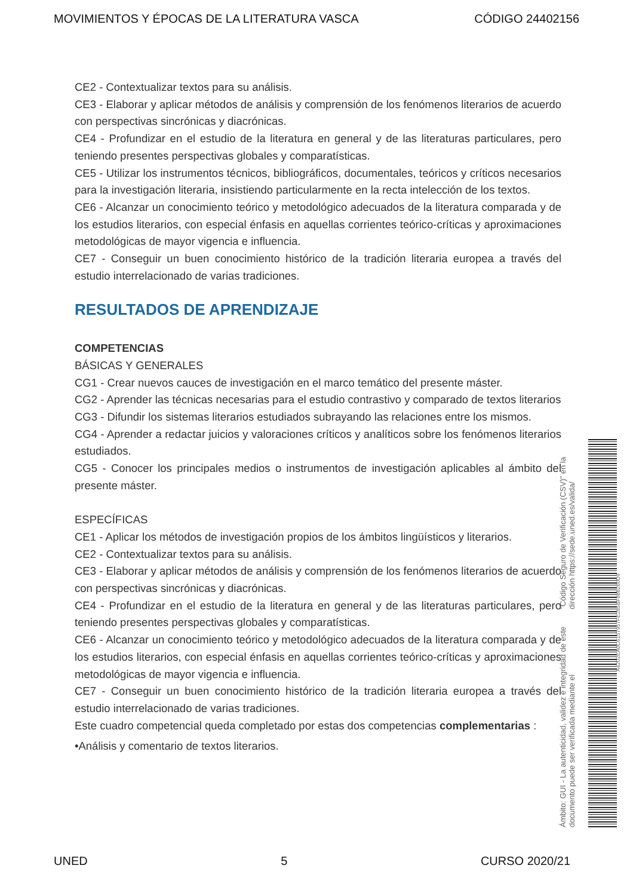MOVIMIENTOS Y ÉPOCAS DE LA LITERATURA VASCA CÓDIGO 24402156
CE2 - Contextualizar textos para su análisis.
CE3 - Elaborar y aplicar métodos de análisis y comprensión de los fenómenos literarios de acuerdo con perspectivas sincrónicas y diacrónicas.
CE4 - Profundizar en el estudio de la literatura en general y de las literaturas particulares, pero teniendo presentes perspectivas globales y comparatísticas.
CE5 - Utilizar los instrumentos técnicos, bibliográficos, documentales, teóricos y críticos necesarios para la investigación literaria, insistiendo particularmente en la recta intelección de los textos.
CE6 - Alcanzar un conocimiento teórico y metodológico adecuados de la literatura comparada y de los estudios literarios, con especial énfasis en aquellas corrientes teórico-críticas y aproximaciones metodológicas de mayor vigencia e influencia.
CE7 - Conseguir un buen conocimiento histórico de la tradición literaria europea a través del estudio interrelacionado de varias tradiciones.
RESULTADOS DE APRENDIZAJE
COMPETENCIAS
BÁSICAS Y GENERALES
CG1 - Crear nuevos cauces de investigación en el marco temático del presente máster.
CG2 - Aprender las técnicas necesarias para el estudio contrastivo y comparado de textos literarios
CG3 - Difundir los sistemas literarios estudiados subrayando las relaciones entre los mismos.
CG4 - Aprender a redactar juicios y valoraciones críticos y analíticos sobre los fenómenos literarios estudiados.
CG5 - Conocer los principales medios o instrumentos de investigación aplicables al ámbito del presente máster.
ESPECÍFICAS
CE1 - Aplicar los métodos de investigación propios de los ámbitos lingüísticos y literarios.
CE2 - Contextualizar textos para su análisis.
CE3 - Elaborar y aplicar métodos de análisis y comprensión de los fenómenos literarios de acuerdo con perspectivas sincrónicas y diacrónicas.
CE4 - Profundizar en el estudio de la literatura en general y de las literaturas particulares, pero teniendo presentes perspectivas globales y comparatísticas.
CE6 - Alcanzar un conocimiento teórico y metodológico adecuados de la literatura comparada y de los estudios literarios, con especial énfasis en aquellas corrientes teórico-críticas y aproximaciones metodológicas de mayor vigencia e influencia.
CE7 - Conseguir un buen conocimiento histórico de la tradición literaria europea a través del estudio interrelacionado de varias tradiciones.
Este cuadro competencial queda completado por estas dos competencias complementarias :
•Análisis y comentario de textos literarios.
Ámbito: GUI - La autenticidad, validez e integridad de este documento puede ser verificada mediante el "Código Seguro de Verificación (CSV)" en la dirección https://sede.uned.es/valida/
A4202EA0C6157957FE285BF888260D9
UNED 5 CURSO 2020/21